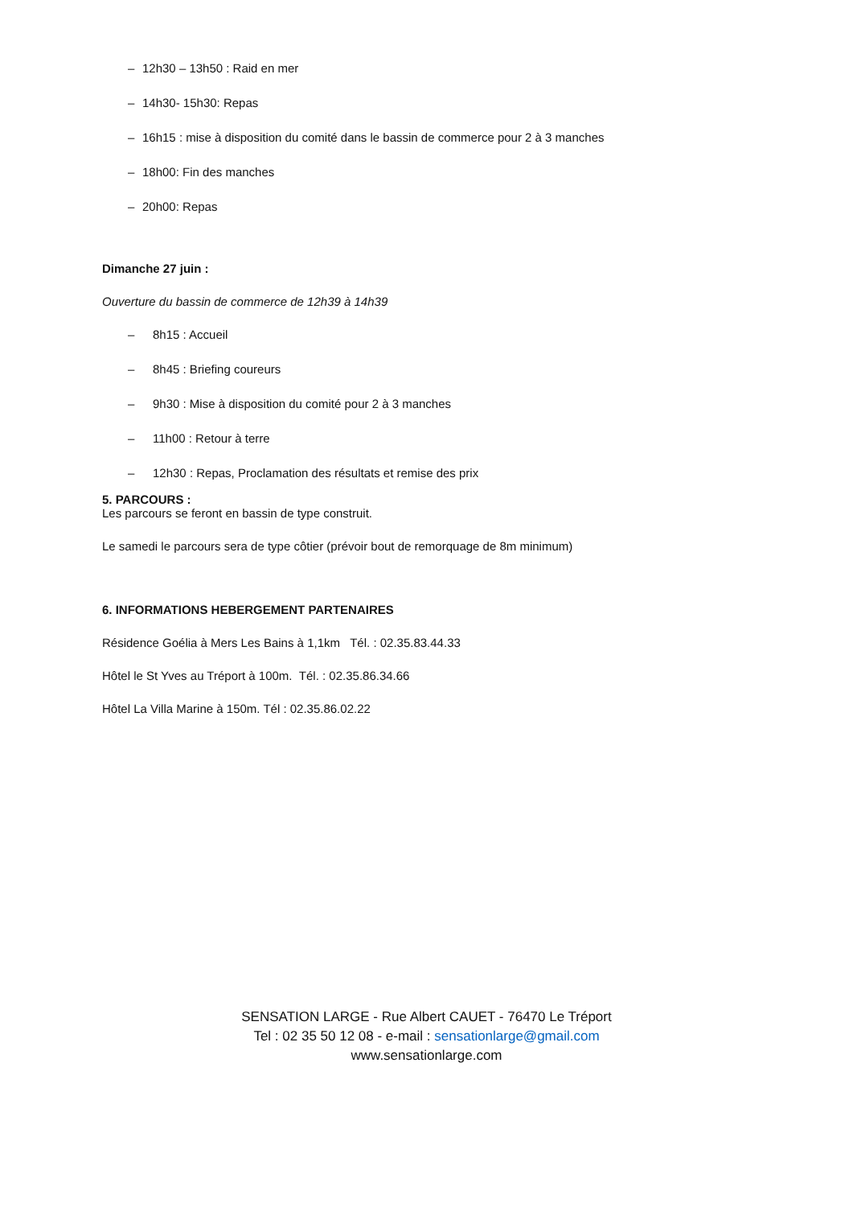– 12h30 – 13h50 : Raid en mer
– 14h30- 15h30: Repas
– 16h15 : mise à disposition du comité dans le bassin de commerce pour 2 à 3 manches
– 18h00: Fin des manches
– 20h00: Repas
Dimanche 27 juin :
Ouverture du bassin de commerce de 12h39 à 14h39
– 8h15 : Accueil
– 8h45 : Briefing coureurs
– 9h30 : Mise à disposition du comité pour 2 à 3 manches
– 11h00 : Retour à terre
– 12h30 : Repas, Proclamation des résultats et remise des prix
5. PARCOURS :
Les parcours se feront en bassin de type construit.
Le samedi le parcours sera de type côtier (prévoir bout de remorquage de 8m minimum)
6. INFORMATIONS HEBERGEMENT PARTENAIRES
Résidence Goélia à Mers Les Bains à 1,1km Tél. : 02.35.83.44.33
Hôtel le St Yves au Tréport à 100m. Tél. : 02.35.86.34.66
Hôtel La Villa Marine à 150m. Tél : 02.35.86.02.22
SENSATION LARGE - Rue Albert CAUET - 76470 Le Tréport
Tel : 02 35 50 12 08 - e-mail : sensationlarge@gmail.com
www.sensationlarge.com